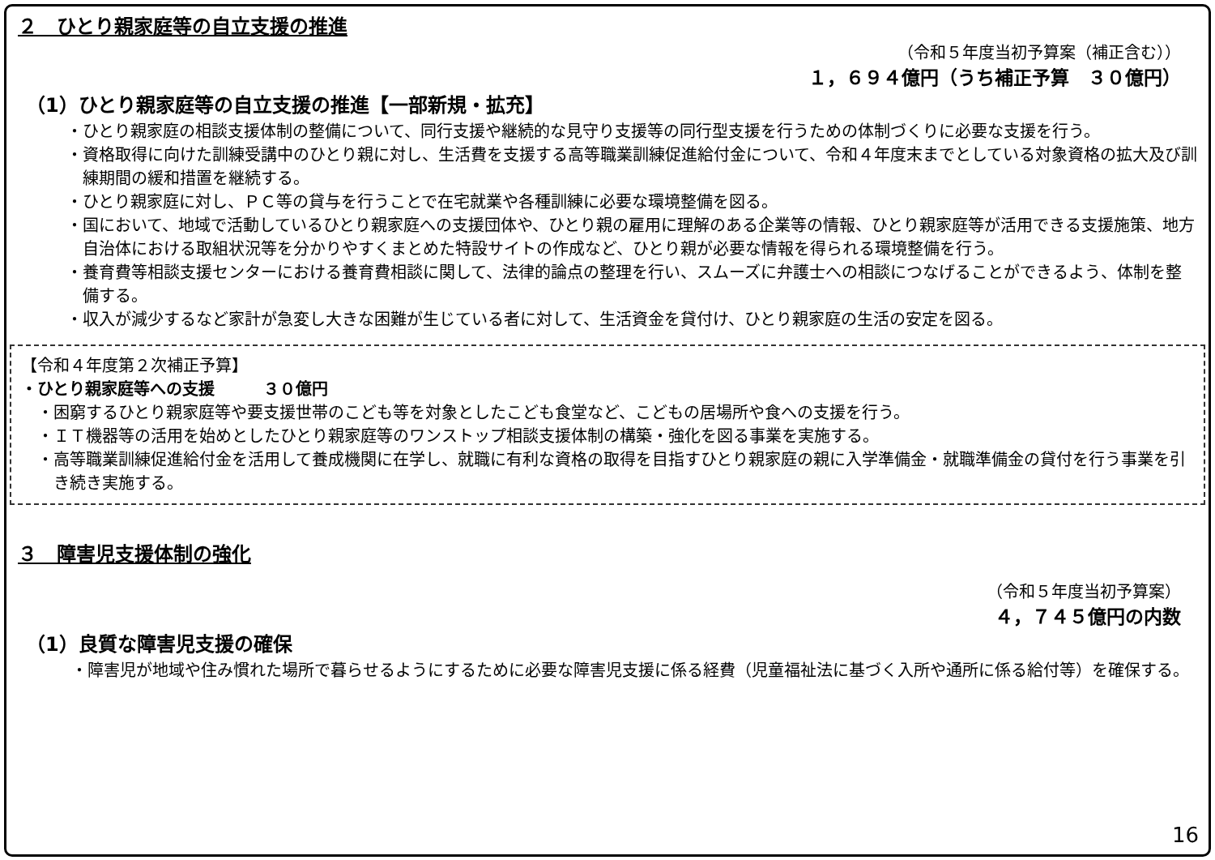２　ひとり親家庭等の自立支援の推進
（令和５年度当初予算案（補正含む））
１，６９４億円（うち補正予算　３０億円）
（1）ひとり親家庭等の自立支援の推進【一部新規・拡充】
・ひとり親家庭の相談支援体制の整備について、同行支援や継続的な見守り支援等の同行型支援を行うための体制づくりに必要な支援を行う。
・資格取得に向けた訓練受講中のひとり親に対し、生活費を支援する高等職業訓練促進給付金について、令和４年度末までとしている対象資格の拡大及び訓練期間の緩和措置を継続する。
・ひとり親家庭に対し、ＰＣ等の貸与を行うことで在宅就業や各種訓練に必要な環境整備を図る。
・国において、地域で活動しているひとり親家庭への支援団体や、ひとり親の雇用に理解のある企業等の情報、ひとり親家庭等が活用できる支援施策、地方自治体における取組状況等を分かりやすくまとめた特設サイトの作成など、ひとり親が必要な情報を得られる環境整備を行う。
・養育費等相談支援センターにおける養育費相談に関して、法律的論点の整理を行い、スムーズに弁護士への相談につなげることができるよう、体制を整備する。
・収入が減少するなど家計が急変し大きな困難が生じている者に対して、生活資金を貸付け、ひとり親家庭の生活の安定を図る。
【令和４年度第２次補正予算】
・ひとり親家庭等への支援　　　３０億円
・困窮するひとり親家庭等や要支援世帯のこども等を対象としたこども食堂など、こどもの居場所や食への支援を行う。
・ＩＴ機器等の活用を始めとしたひとり親家庭等のワンストップ相談支援体制の構築・強化を図る事業を実施する。
・高等職業訓練促進給付金を活用して養成機関に在学し、就職に有利な資格の取得を目指すひとり親家庭の親に入学準備金・就職準備金の貸付を行う事業を引き続き実施する。
３　障害児支援体制の強化
（令和５年度当初予算案）
４，７４５億円の内数
（1）良質な障害児支援の確保
・障害児が地域や住み慣れた場所で暮らせるようにするために必要な障害児支援に係る経費（児童福祉法に基づく入所や通所に係る給付等）を確保する。
16